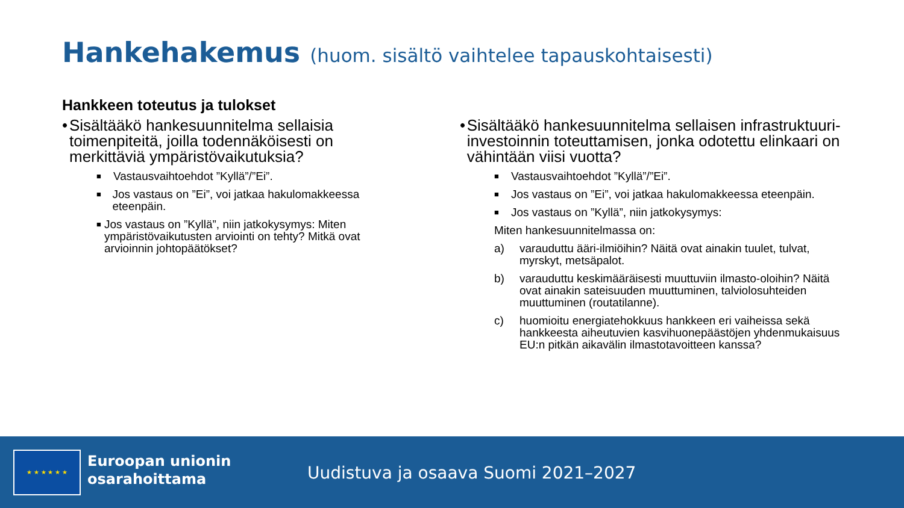Hankehakemus (huom. sisältö vaihtelee tapauskohtaisesti)
Hankkeen toteutus ja tulokset
• Sisältääkö hankesuunnitelma sellaisia toimenpiteitä, joilla todennäköisesti on merkittäviä ympäristövaikutuksia?
■
Vastausvaihtoehdot ”Kyllä”/”Ei”.
■
Jos vastaus on ”Ei”, voi jatkaa hakulomakkeessa eteenpäin.
■
Jos vastaus on ”Kyllä”, niin jatkokysymys: Miten ympäristövaikutusten arviointi on tehty? Mitkä ovat arvioinnin johtopäätökset?
• Sisältääkö hankesuunnitelma sellaisen infrastruktuuri-investoinnin toteuttamisen, jonka odotettu elinkaari on vähintään viisi vuotta?
■
Vastausvaihtoehdot ”Kyllä”/”Ei”.
■
Jos vastaus on ”Ei”, voi jatkaa hakulomakkeessa eteenpäin.
■
Jos vastaus on ”Kyllä”, niin jatkokysymys:
Miten hankesuunnitelmassa on:
a) varauduttu ääri-ilmiöihin? Näitä ovat ainakin tuulet, tulvat, myrskyt, metsäpalot.
b) varauduttu keskimääräisesti muuttuviin ilmasto-oloihin? Näitä ovat ainakin sateisuuden muuttuminen, talviolosuhteiden muuttuminen (routatilanne).
c) huomioitu energiatehokkuus hankkeen eri vaiheissa sekä hankkeesta aiheutuvien kasvihuonepäästöjen yhdenmukaisuus EU:n pitkän aikavälin ilmastotavoitteen kanssa?
★ ★ ★ ★ ★ ★
Euroopan unionin
osarahoittama
Uudistuva ja osaava Suomi 2021–2027